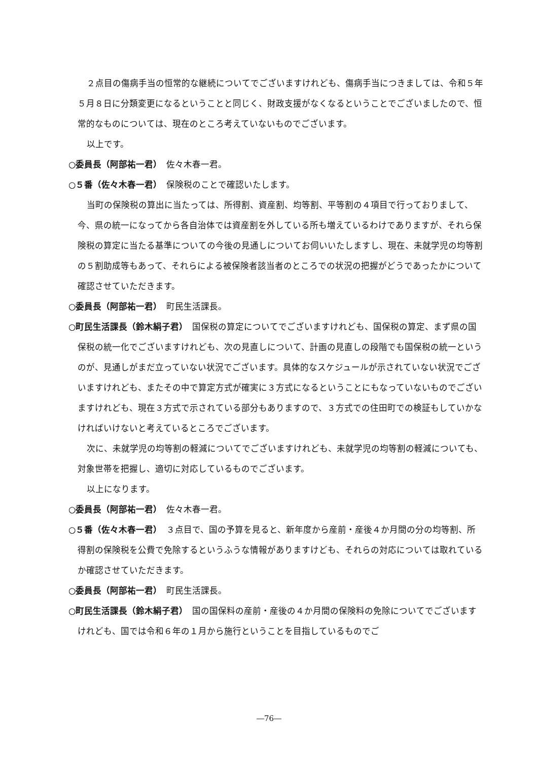２点目の傷病手当の恒常的な継続についてでございますけれども、傷病手当につきましては、令和５年５月８日に分類変更になるということと同じく、財政支援がなくなるということでございましたので、恒常的なものについては、現在のところ考えていないものでございます。
以上です。
○委員長（阿部祐一君）　佐々木春一君。
○５番（佐々木春一君）　保険税のことで確認いたします。
当町の保険税の算出に当たっては、所得割、資産割、均等割、平等割の４項目で行っておりまして、今、県の統一になってから各自治体では資産割を外している所も増えているわけでありますが、それら保険税の算定に当たる基準についての今後の見通しについてお伺いいたしますし、現在、未就学児の均等割の５割助成等もあって、それらによる被保険者該当者のところでの状況の把握がどうであったかについて確認させていただきます。
○委員長（阿部祐一君）　町民生活課長。
○町民生活課長（鈴木絹子君）　国保税の算定についてでございますけれども、国保税の算定、まず県の国保税の統一化でございますけれども、次の見直しについて、計画の見直しの段階でも国保税の統一というのが、見通しがまだ立っていない状況でございます。具体的なスケジュールが示されていない状況でございますけれども、またその中で算定方式が確実に３方式になるということにもなっていないものでございますけれども、現在３方式で示されている部分もありますので、３方式での住田町での検証もしていかなければいけないと考えているところでございます。
次に、未就学児の均等割の軽減についてでございますけれども、未就学児の均等割の軽減についても、対象世帯を把握し、適切に対応しているものでございます。
以上になります。
○委員長（阿部祐一君）　佐々木春一君。
○５番（佐々木春一君）　３点目で、国の予算を見ると、新年度から産前・産後４か月間の分の均等割、所得割の保険税を公費で免除するというふうな情報がありますけども、それらの対応については取れているか確認させていただきます。
○委員長（阿部祐一君）　町民生活課長。
○町民生活課長（鈴木絹子君）　国の国保料の産前・産後の４か月間の保険料の免除についてでございますけれども、国では令和６年の１月から施行ということを目指しているものでご
―76―